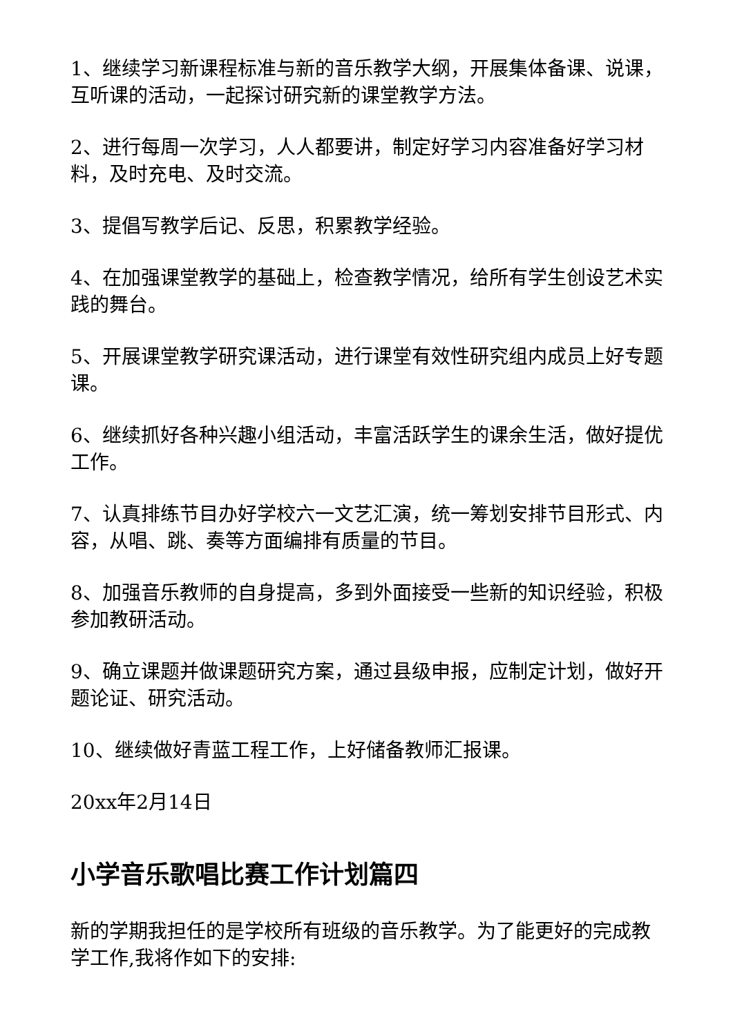1、继续学习新课程标准与新的音乐教学大纲，开展集体备课、说课，互听课的活动，一起探讨研究新的课堂教学方法。
2、进行每周一次学习，人人都要讲，制定好学习内容准备好学习材料，及时充电、及时交流。
3、提倡写教学后记、反思，积累教学经验。
4、在加强课堂教学的基础上，检查教学情况，给所有学生创设艺术实践的舞台。
5、开展课堂教学研究课活动，进行课堂有效性研究组内成员上好专题课。
6、继续抓好各种兴趣小组活动，丰富活跃学生的课余生活，做好提优工作。
7、认真排练节目办好学校六一文艺汇演，统一筹划安排节目形式、内容，从唱、跳、奏等方面编排有质量的节目。
8、加强音乐教师的自身提高，多到外面接受一些新的知识经验，积极参加教研活动。
9、确立课题并做课题研究方案，通过县级申报，应制定计划，做好开题论证、研究活动。
10、继续做好青蓝工程工作，上好储备教师汇报课。
20xx年2月14日
小学音乐歌唱比赛工作计划篇四
新的学期我担任的是学校所有班级的音乐教学。为了能更好的完成教学工作,我将作如下的安排: